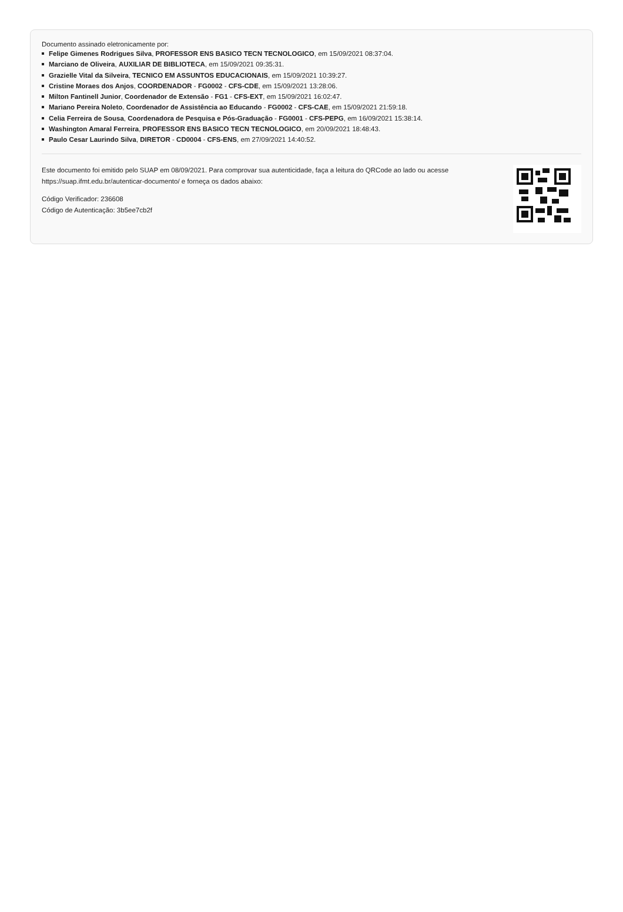Documento assinado eletronicamente por:
Felipe Gimenes Rodrigues Silva, PROFESSOR ENS BASICO TECN TECNOLOGICO, em 15/09/2021 08:37:04.
Marciano de Oliveira, AUXILIAR DE BIBLIOTECA, em 15/09/2021 09:35:31.
Grazielle Vital da Silveira, TECNICO EM ASSUNTOS EDUCACIONAIS, em 15/09/2021 10:39:27.
Cristine Moraes dos Anjos, COORDENADOR - FG0002 - CFS-CDE, em 15/09/2021 13:28:06.
Milton Fantinell Junior, Coordenador de Extensão - FG1 - CFS-EXT, em 15/09/2021 16:02:47.
Mariano Pereira Noleto, Coordenador de Assistência ao Educando - FG0002 - CFS-CAE, em 15/09/2021 21:59:18.
Celia Ferreira de Sousa, Coordenadora de Pesquisa e Pós-Graduação - FG0001 - CFS-PEPG, em 16/09/2021 15:38:14.
Washington Amaral Ferreira, PROFESSOR ENS BASICO TECN TECNOLOGICO, em 20/09/2021 18:48:43.
Paulo Cesar Laurindo Silva, DIRETOR - CD0004 - CFS-ENS, em 27/09/2021 14:40:52.
Este documento foi emitido pelo SUAP em 08/09/2021. Para comprovar sua autenticidade, faça a leitura do QRCode ao lado ou acesse https://suap.ifmt.edu.br/autenticar-documento/ e forneça os dados abaixo:
Código Verificador: 236608
Código de Autenticação: 3b5ee7cb2f